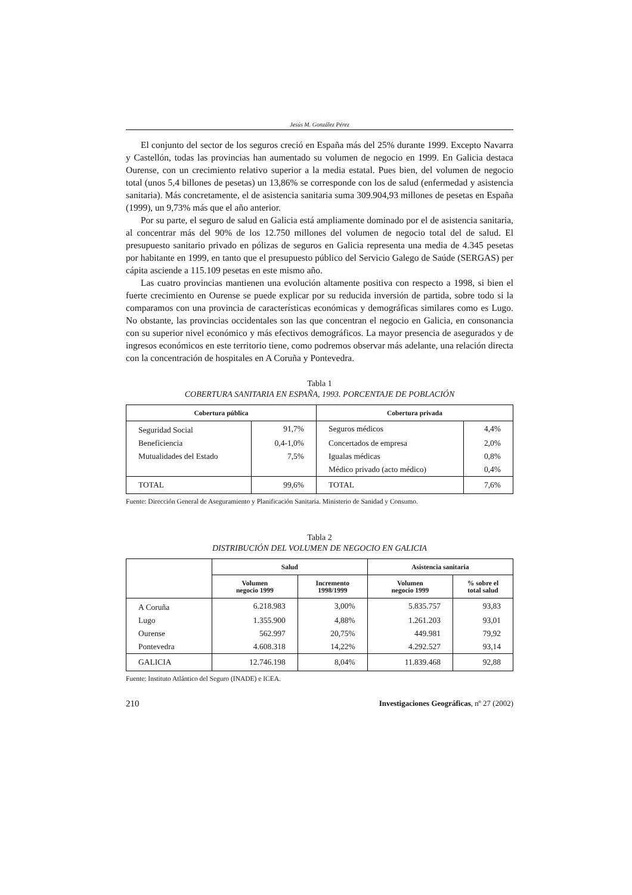Jesús M. González Pérez
El conjunto del sector de los seguros creció en España más del 25% durante 1999. Excepto Navarra y Castellón, todas las provincias han aumentado su volumen de negocio en 1999. En Galicia destaca Ourense, con un crecimiento relativo superior a la media estatal. Pues bien, del volumen de negocio total (unos 5,4 billones de pesetas) un 13,86% se corresponde con los de salud (enfermedad y asistencia sanitaria). Más concretamente, el de asistencia sanitaria suma 309.904,93 millones de pesetas en España (1999), un 9,73% más que el año anterior.
Por su parte, el seguro de salud en Galicia está ampliamente dominado por el de asistencia sanitaria, al concentrar más del 90% de los 12.750 millones del volumen de negocio total del de salud. El presupuesto sanitario privado en pólizas de seguros en Galicia representa una media de 4.345 pesetas por habitante en 1999, en tanto que el presupuesto público del Servicio Galego de Saúde (SERGAS) per cápita asciende a 115.109 pesetas en este mismo año.
Las cuatro provincias mantienen una evolución altamente positiva con respecto a 1998, si bien el fuerte crecimiento en Ourense se puede explicar por su reducida inversión de partida, sobre todo si la comparamos con una provincia de características económicas y demográficas similares como es Lugo. No obstante, las provincias occidentales son las que concentran el negocio en Galicia, en consonancia con su superior nivel económico y más efectivos demográficos. La mayor presencia de asegurados y de ingresos económicos en este territorio tiene, como podremos observar más adelante, una relación directa con la concentración de hospitales en A Coruña y Pontevedra.
Tabla 1
COBERTURA SANITARIA EN ESPAÑA, 1993. PORCENTAJE DE POBLACIÓN
| Cobertura pública | | Cobertura privada | |
| --- | --- | --- | --- |
| Seguridad Social | 91,7% | Seguros médicos | 4,4% |
| Beneficiencia | 0,4-1,0% | Concertados de empresa | 2,0% |
| Mutualidades del Estado | 7,5% | Igualas médicas | 0,8% |
| | | Médico privado (acto médico) | 0,4% |
| TOTAL | 99,6% | TOTAL | 7,6% |
Fuente: Dirección General de Aseguramiento y Planificación Sanitaria. Ministerio de Sanidad y Consumo.
Tabla 2
DISTRIBUCIÓN DEL VOLUMEN DE NEGOCIO EN GALICIA
| | Salud | | Asistencia sanitaria | |
| --- | --- | --- | --- | --- |
| | Volumen negocio 1999 | Incremento 1998/1999 | Volumen negocio 1999 | % sobre el total salud |
| A Coruña | 6.218.983 | 3,00% | 5.835.757 | 93,83 |
| Lugo | 1.355.900 | 4,88% | 1.261.203 | 93,01 |
| Ourense | 562.997 | 20,75% | 449.981 | 79,92 |
| Pontevedra | 4.608.318 | 14,22% | 4.292.527 | 93,14 |
| GALICIA | 12.746.198 | 8,04% | 11.839.468 | 92,88 |
Fuente: Instituto Atlántico del Seguro (INADE) e ICEA.
210 Investigaciones Geográficas, nº 27 (2002)